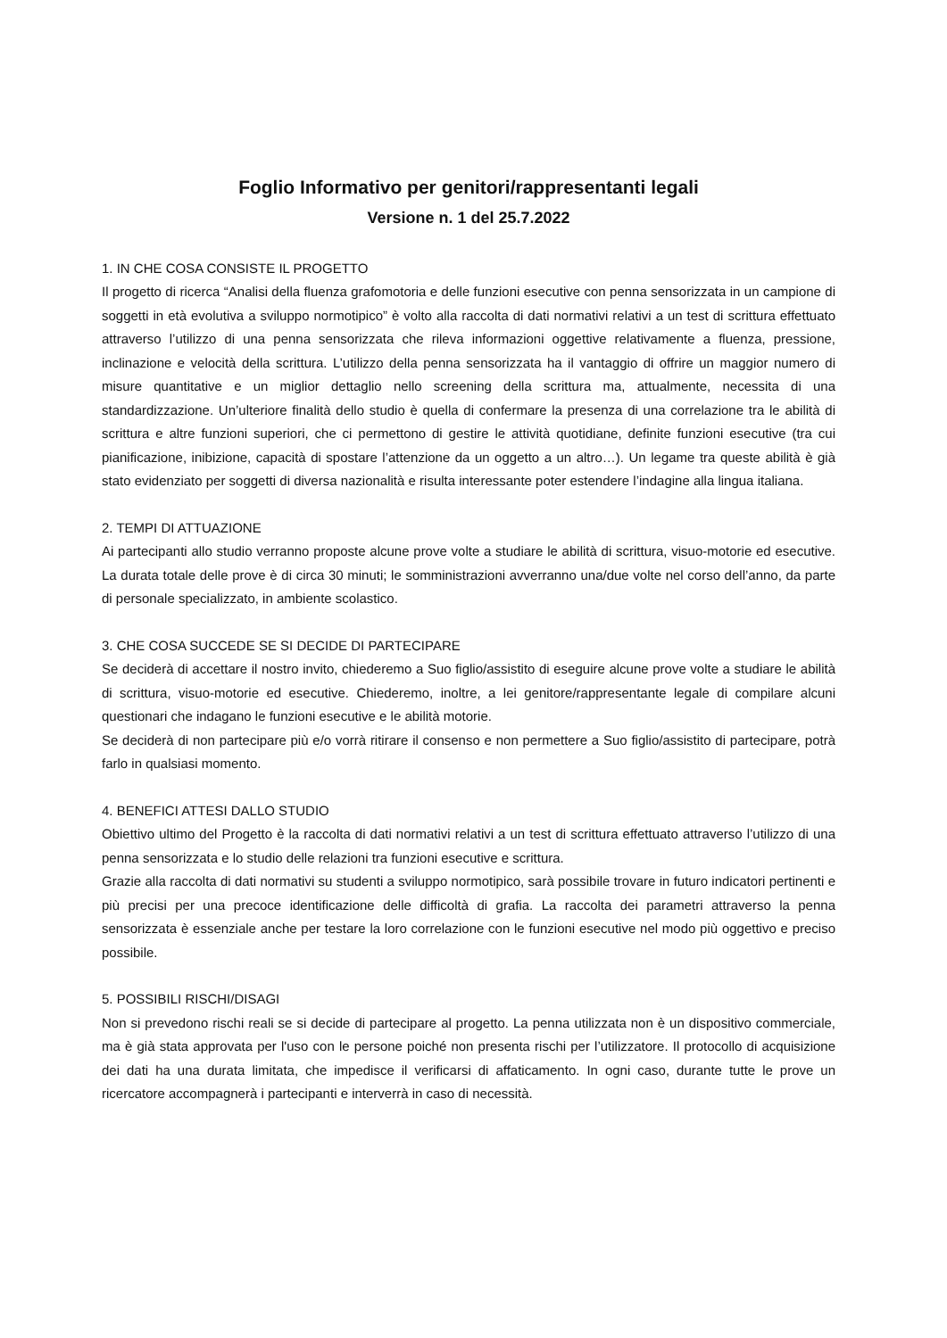Foglio Informativo per genitori/rappresentanti legali
Versione n. 1 del 25.7.2022
1. IN CHE COSA CONSISTE IL PROGETTO
Il progetto di ricerca “Analisi della fluenza grafomotoria e delle funzioni esecutive con penna sensorizzata in un campione di soggetti in età evolutiva a sviluppo normotipico” è volto alla raccolta di dati normativi relativi a un test di scrittura effettuato attraverso l’utilizzo di una penna sensorizzata che rileva informazioni oggettive relativamente a fluenza, pressione, inclinazione e velocità della scrittura. L’utilizzo della penna sensorizzata ha il vantaggio di offrire un maggior numero di misure quantitative e un miglior dettaglio nello screening della scrittura ma, attualmente, necessita di una standardizzazione. Un’ulteriore finalità dello studio è quella di confermare la presenza di una correlazione tra le abilità di scrittura e altre funzioni superiori, che ci permettono di gestire le attività quotidiane, definite funzioni esecutive (tra cui pianificazione, inibizione, capacità di spostare l’attenzione da un oggetto a un altro…). Un legame tra queste abilità è già stato evidenziato per soggetti di diversa nazionalità e risulta interessante poter estendere l’indagine alla lingua italiana.
2. TEMPI DI ATTUAZIONE
Ai partecipanti allo studio verranno proposte alcune prove volte a studiare le abilità di scrittura, visuo-motorie ed esecutive. La durata totale delle prove è di circa 30 minuti; le somministrazioni avverranno una/due volte nel corso dell’anno, da parte di personale specializzato, in ambiente scolastico.
3. CHE COSA SUCCEDE SE SI DECIDE DI PARTECIPARE
Se deciderà di accettare il nostro invito, chiederemo a Suo figlio/assistito di eseguire alcune prove volte a studiare le abilità di scrittura, visuo-motorie ed esecutive. Chiederemo, inoltre, a lei genitore/rappresentante legale di compilare alcuni questionari che indagano le funzioni esecutive e le abilità motorie.
Se deciderà di non partecipare più e/o vorrà ritirare il consenso e non permettere a Suo figlio/assistito di partecipare, potrà farlo in qualsiasi momento.
4. BENEFICI ATTESI DALLO STUDIO
Obiettivo ultimo del Progetto è la raccolta di dati normativi relativi a un test di scrittura effettuato attraverso l’utilizzo di una penna sensorizzata e lo studio delle relazioni tra funzioni esecutive e scrittura.
Grazie alla raccolta di dati normativi su studenti a sviluppo normotipico, sarà possibile trovare in futuro indicatori pertinenti e più precisi per una precoce identificazione delle difficoltà di grafia. La raccolta dei parametri attraverso la penna sensorizzata è essenziale anche per testare la loro correlazione con le funzioni esecutive nel modo più oggettivo e preciso possibile.
5. POSSIBILI RISCHI/DISAGI
Non si prevedono rischi reali se si decide di partecipare al progetto. La penna utilizzata non è un dispositivo commerciale, ma è già stata approvata per l'uso con le persone poiché non presenta rischi per l’utilizzatore. Il protocollo di acquisizione dei dati ha una durata limitata, che impedisce il verificarsi di affaticamento. In ogni caso, durante tutte le prove un ricercatore accompagnerà i partecipanti e interverrà in caso di necessità.